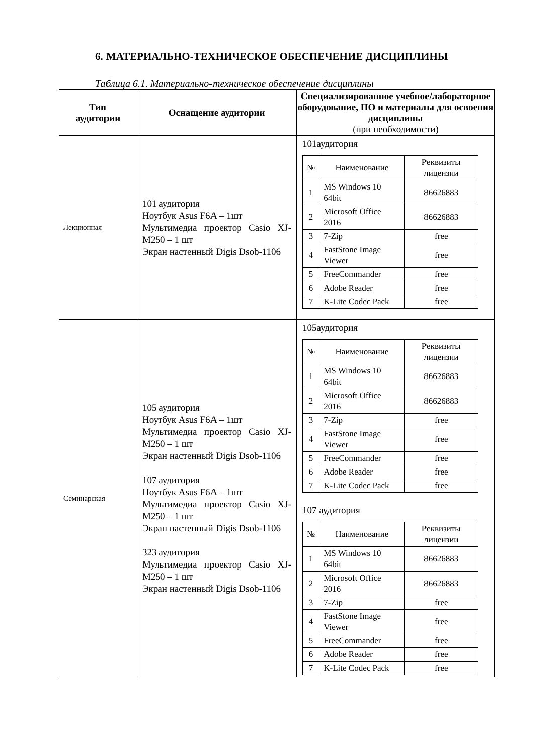6. МАТЕРИАЛЬНО-ТЕХНИЧЕСКОЕ ОБЕСПЕЧЕНИЕ ДИСЦИПЛИНЫ
Таблица 6.1. Материально-техническое обеспечение дисциплины
| Тип аудитории | Оснащение аудитории | Специализированное учебное/лабораторное оборудование, ПО и материалы для освоения дисциплины (при необходимости) |
| --- | --- | --- |
| Лекционная | 101 аудитория Ноутбук Asus F6A – 1шт Мультимедиа проектор Casio XJ-M250 – 1 шт Экран настенный Digis Dsob-1106 | 101аудитория / № / Наименование / Реквизиты лицензии / / 1 / MS Windows 10 64bit / 86626883 / / 2 / Microsoft Office 2016 / 86626883 / / 3 / 7-Zip / free / / 4 / FastStone Image Viewer / free / / 5 / FreeCommander / free / / 6 / Adobe Reader / free / / 7 / K-Lite Codec Pack / free / |
| Семинарская | 105 аудитория Ноутбук Asus F6A – 1шт Мультимедиа проектор Casio XJ-M250 – 1 шт Экран настенный Digis Dsob-1106 107 аудитория Ноутбук Asus F6A – 1шт Мультимедиа проектор Casio XJ-M250 – 1 шт Экран настенный Digis Dsob-1106 323 аудитория Мультимедиа проектор Casio XJ-M250 – 1 шт Экран настенный Digis Dsob-1106 | 105аудитория / № / Наименование / Реквизиты лицензии / / 1 / MS Windows 10 64bit / 86626883 / / 2 / Microsoft Office 2016 / 86626883 / / 3 / 7-Zip / free / / 4 / FastStone Image Viewer / free / / 5 / FreeCommander / free / / 6 / Adobe Reader / free / / 7 / K-Lite Codec Pack / free / 107 аудитория / № / Наименование / Реквизиты лицензии / / 1 / MS Windows 10 64bit / 86626883 / / 2 / Microsoft Office 2016 / 86626883 / / 3 / 7-Zip / free / / 4 / FastStone Image Viewer / free / / 5 / FreeCommander / free / / 6 / Adobe Reader / free / / 7 / K-Lite Codec Pack / free / |